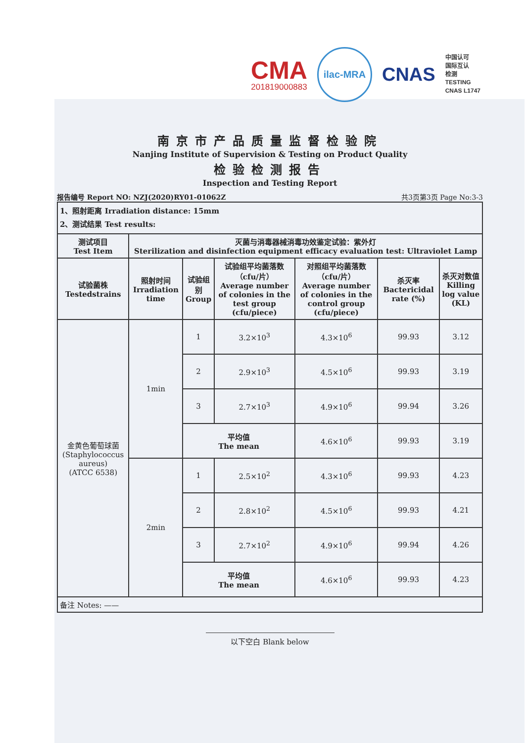CMA
201819000883
ilac-MRA
CNAS
中国认可
国际互认
检测
TESTING
CNAS L1747
南京市产品质量监督检验院
Nanjing Institute of Supervision & Testing on Product Quality
检验检测报告
Inspection and Testing Report
报告编号 Report NO: NZJ(2020)RY01-01062Z 共3页第3页 Page No:3-3
| 1、照射距离 Irradiation distance: 15mm 2、测试结果 Test results: | | | | | | |
| 测试项目 Test Item | 灭菌与消毒器械消毒功效鉴定试验：紫外灯 Sterilization and disinfection equipment efficacy evaluation test: Ultraviolet Lamp | | | | | |
| 试验菌株 Testedstrains | 照射时间 Irradiation time | 试验组别 Group | 试验组平均菌落数（cfu/片） Average number of colonies in the test group (cfu/piece) | 对照组平均菌落数（cfu/片） Average number of colonies in the control group (cfu/piece) | 杀灭率 Bactericidal rate (%) | 杀灭对数值 Killing log value (KL) |
| 金黄色葡萄球菌 (Staphylococcus aureus) (ATCC 6538) | 1min | 1 | 3.2×10<sup>3</sup> | 4.3×10<sup>6</sup> | 99.93 | 3.12 |
| | | 2 | 2.9×10<sup>3</sup> | 4.5×10<sup>6</sup> | 99.93 | 3.19 |
| | | 3 | 2.7×10<sup>3</sup> | 4.9×10<sup>6</sup> | 99.94 | 3.26 |
| | | 平均值 The mean | | 4.6×10<sup>6</sup> | 99.93 | 3.19 |
| | 2min | 1 | 2.5×10<sup>2</sup> | 4.3×10<sup>6</sup> | 99.93 | 4.23 |
| | | 2 | 2.8×10<sup>2</sup> | 4.5×10<sup>6</sup> | 99.93 | 4.21 |
| | | 3 | 2.7×10<sup>2</sup> | 4.9×10<sup>6</sup> | 99.94 | 4.26 |
| | | 平均值 The mean | | 4.6×10<sup>6</sup> | 99.93 | 4.23 |
| 备注 Notes: —— | | | | | | |
以下空白 Blank below